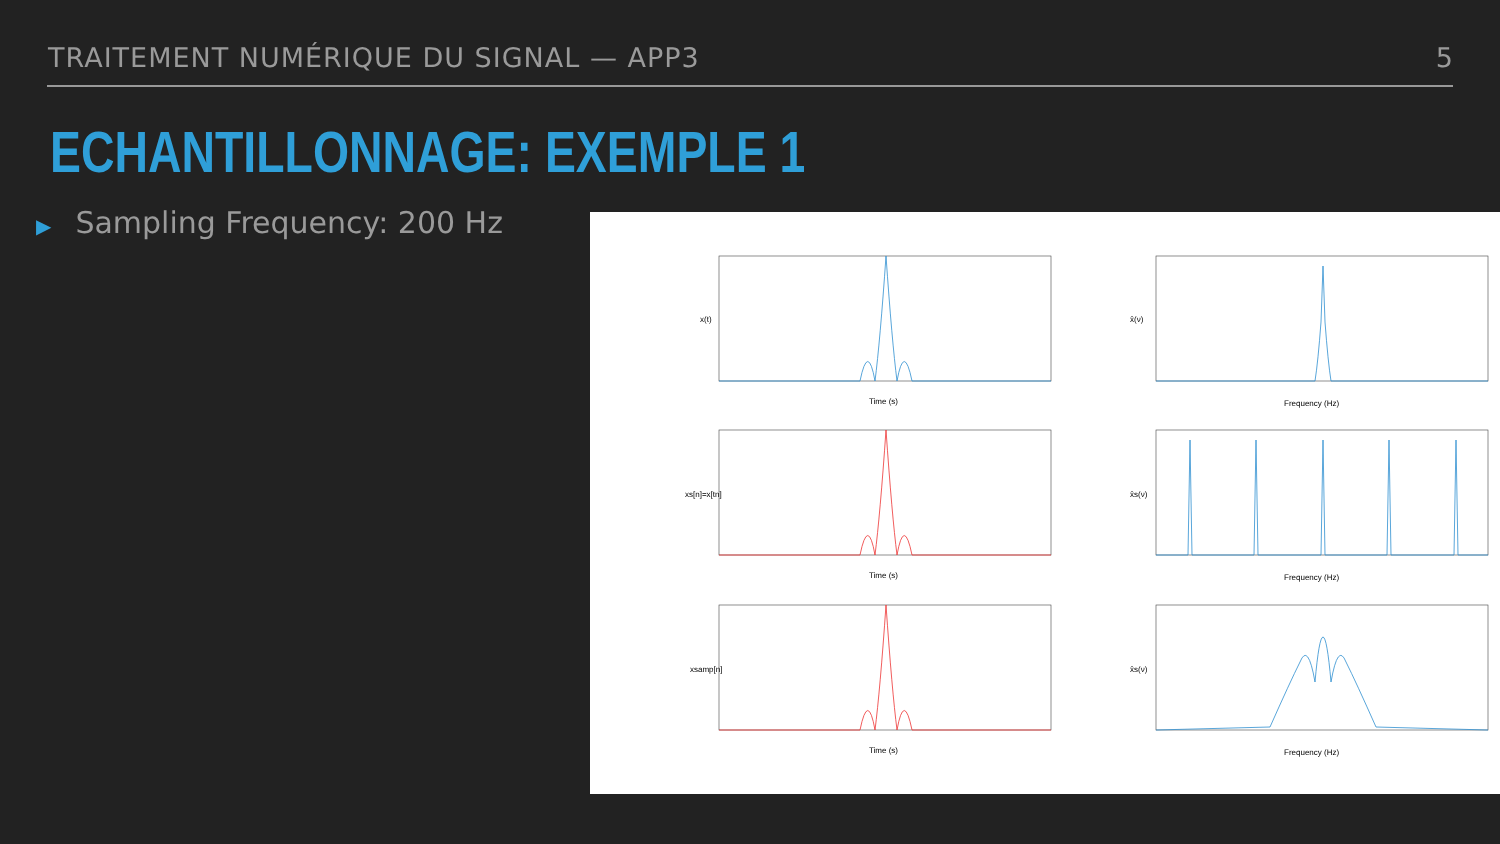TRAITEMENT NUMÉRIQUE DU SIGNAL — APP3
5
ECHANTILLONNAGE: EXEMPLE 1
▶ Sampling Frequency: 200 Hz
Time (s)
Frequency (Hz)
Time (s)
Frequency (Hz)
Time (s)
Frequency (Hz)
x(t)
x̂(ν)
xs[n]=x[tn]
x̂s(ν)
xsamp[n]
x̂s(ν)